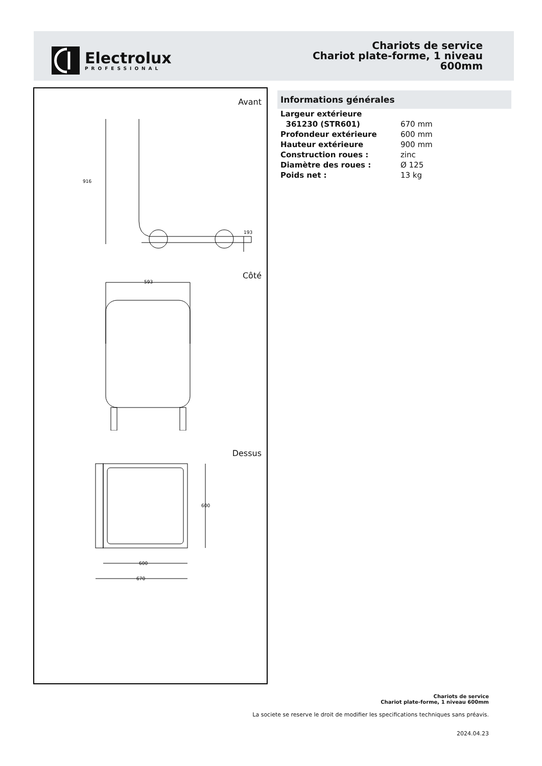Electrolux
PROFESSIONAL
Chariots de service
Chariot plate-forme, 1 niveau
600mm
Avant
916
193
Côté
593
Dessus
600
600
670
Informations générales
| Largeur extérieure | |
| 361230 (STR601) | 670 mm |
| Profondeur extérieure | 600 mm |
| Hauteur extérieure | 900 mm |
| Construction roues : | zinc |
| Diamètre des roues : | Ø 125 |
| Poids net : | 13 kg |
Chariots de service
Chariot plate-forme, 1 niveau 600mm
La societe se reserve le droit de modifier les specifications techniques sans préavis.
2024.04.23